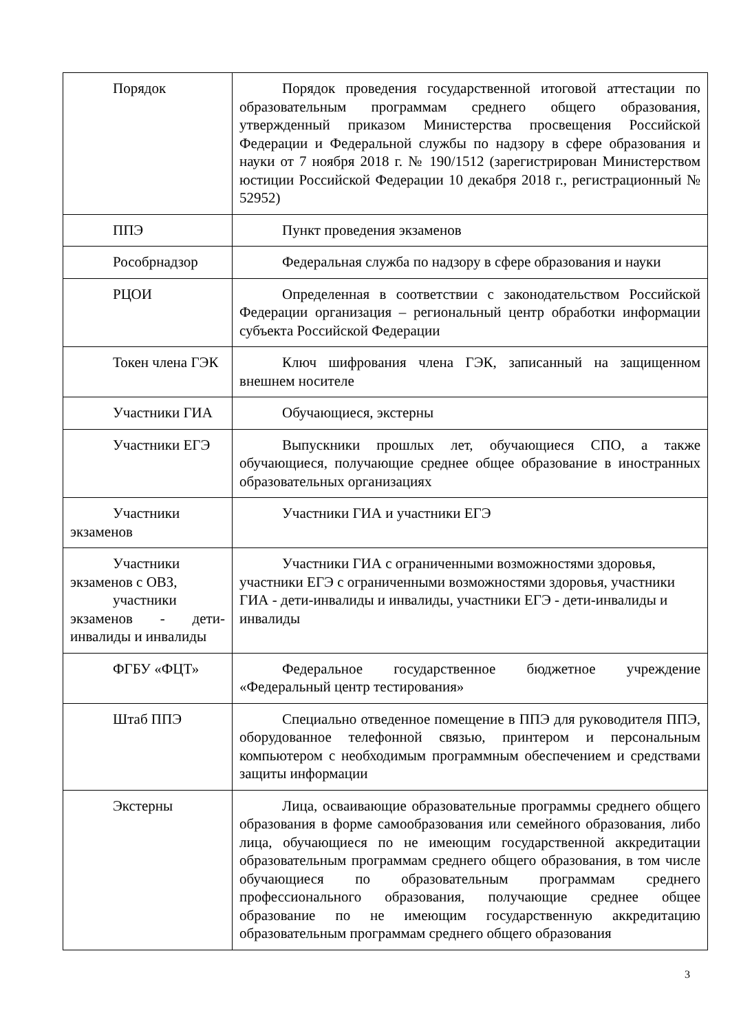| Порядок | Порядок проведения государственной итоговой аттестации по образовательным программам среднего общего образования, утвержденный приказом Министерства просвещения Российской Федерации и Федеральной службы по надзору в сфере образования и науки от 7 ноября 2018 г. № 190/1512 (зарегистрирован Министерством юстиции Российской Федерации 10 декабря 2018 г., регистрационный № 52952) |
| ППЭ | Пункт проведения экзаменов |
| Рособрнадзор | Федеральная служба по надзору в сфере образования и науки |
| РЦОИ | Определенная в соответствии с законодательством Российской Федерации организация – региональный центр обработки информации субъекта Российской Федерации |
| Токен члена ГЭК | Ключ шифрования члена ГЭК, записанный на защищенном внешнем носителе |
| Участники ГИА | Обучающиеся, экстерны |
| Участники ЕГЭ | Выпускники прошлых лет, обучающиеся СПО, а также обучающиеся, получающие среднее общее образование в иностранных образовательных организациях |
| Участники экзаменов | Участники ГИА и участники ЕГЭ |
| Участники экзаменов с ОВЗ, участники экзаменов - дети-инвалиды и инвалиды | Участники ГИА с ограниченными возможностями здоровья, участники ЕГЭ с ограниченными возможностями здоровья, участники ГИА - дети-инвалиды и инвалиды, участники ЕГЭ - дети-инвалиды и инвалиды |
| ФГБУ «ФЦТ» | Федеральное государственное бюджетное учреждение «Федеральный центр тестирования» |
| Штаб ППЭ | Специально отведенное помещение в ППЭ для руководителя ППЭ, оборудованное телефонной связью, принтером и персональным компьютером с необходимым программным обеспечением и средствами защиты информации |
| Экстерны | Лица, осваивающие образовательные программы среднего общего образования в форме самообразования или семейного образования, либо лица, обучающиеся по не имеющим государственной аккредитации образовательным программам среднего общего образования, в том числе обучающиеся по образовательным программам среднего профессионального образования, получающие среднее общее образование по не имеющим государственную аккредитацию образовательным программам среднего общего образования |
3